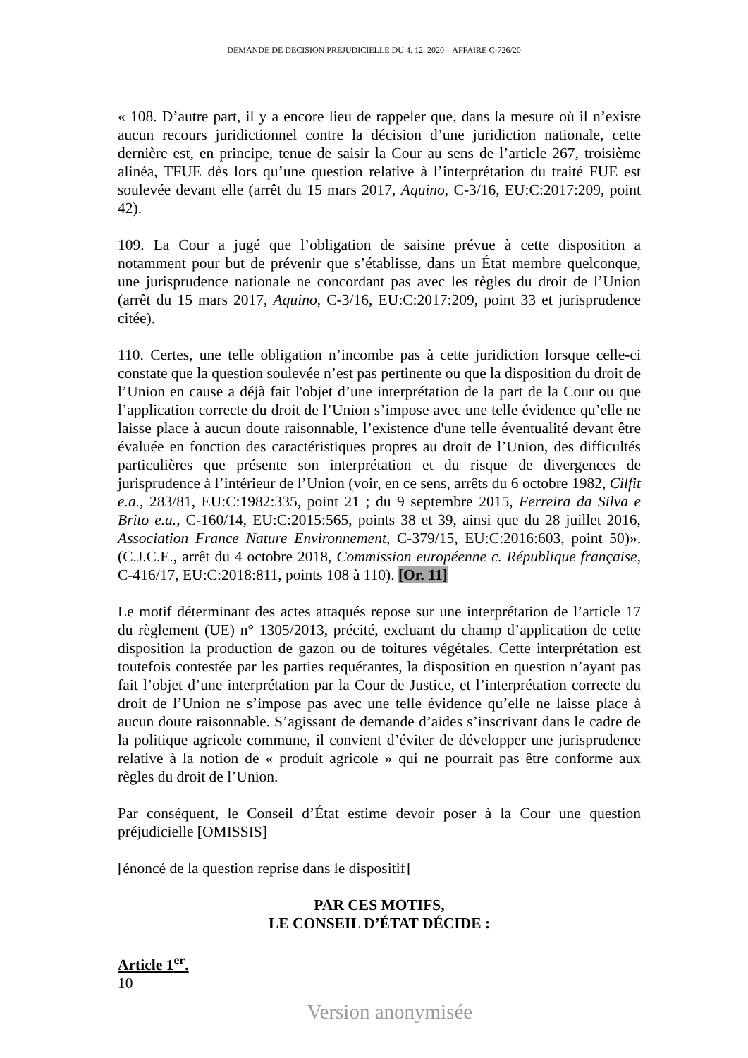DEMANDE DE DECISION PREJUDICIELLE DU 4. 12. 2020 – AFFAIRE C-726/20
« 108. D’autre part, il y a encore lieu de rappeler que, dans la mesure où il n’existe aucun recours juridictionnel contre la décision d’une juridiction nationale, cette dernière est, en principe, tenue de saisir la Cour au sens de l’article 267, troisième alinéa, TFUE dès lors qu’une question relative à l’interprétation du traité FUE est soulevée devant elle (arrêt du 15 mars 2017, Aquino, C-3/16, EU:C:2017:209, point 42).
109. La Cour a jugé que l’obligation de saisine prévue à cette disposition a notamment pour but de prévenir que s’établisse, dans un État membre quelconque, une jurisprudence nationale ne concordant pas avec les règles du droit de l’Union (arrêt du 15 mars 2017, Aquino, C-3/16, EU:C:2017:209, point 33 et jurisprudence citée).
110. Certes, une telle obligation n’incombe pas à cette juridiction lorsque celle-ci constate que la question soulevée n’est pas pertinente ou que la disposition du droit de l’Union en cause a déjà fait l'objet d’une interprétation de la part de la Cour ou que l’application correcte du droit de l’Union s’impose avec une telle évidence qu’elle ne laisse place à aucun doute raisonnable, l’existence d'une telle éventualité devant être évaluée en fonction des caractéristiques propres au droit de l’Union, des difficultés particulières que présente son interprétation et du risque de divergences de jurisprudence à l’intérieur de l’Union (voir, en ce sens, arrêts du 6 octobre 1982, Cilfit e.a., 283/81, EU:C:1982:335, point 21 ; du 9 septembre 2015, Ferreira da Silva e Brito e.a., C-160/14, EU:C:2015:565, points 38 et 39, ainsi que du 28 juillet 2016, Association France Nature Environnement, C-379/15, EU:C:2016:603, point 50)». (C.J.C.E., arrêt du 4 octobre 2018, Commission européenne c. République française, C-416/17, EU:C:2018:811, points 108 à 110). [Or. 11]
Le motif déterminant des actes attaqués repose sur une interprétation de l’article 17 du règlement (UE) n° 1305/2013, précité, excluant du champ d’application de cette disposition la production de gazon ou de toitures végétales. Cette interprétation est toutefois contestée par les parties requérantes, la disposition en question n’ayant pas fait l’objet d’une interprétation par la Cour de Justice, et l’interprétation correcte du droit de l’Union ne s’impose pas avec une telle évidence qu’elle ne laisse place à aucun doute raisonnable. S’agissant de demande d’aides s’inscrivant dans le cadre de la politique agricole commune, il convient d’éviter de développer une jurisprudence relative à la notion de « produit agricole » qui ne pourrait pas être conforme aux règles du droit de l’Union.
Par conséquent, le Conseil d’État estime devoir poser à la Cour une question préjudicielle [OMISSIS]
[énoncé de la question reprise dans le dispositif]
PAR CES MOTIFS,
LE CONSEIL D’ÉTAT DÉCIDE :
Article 1<sup>er</sup>.
10
Version anonymisée